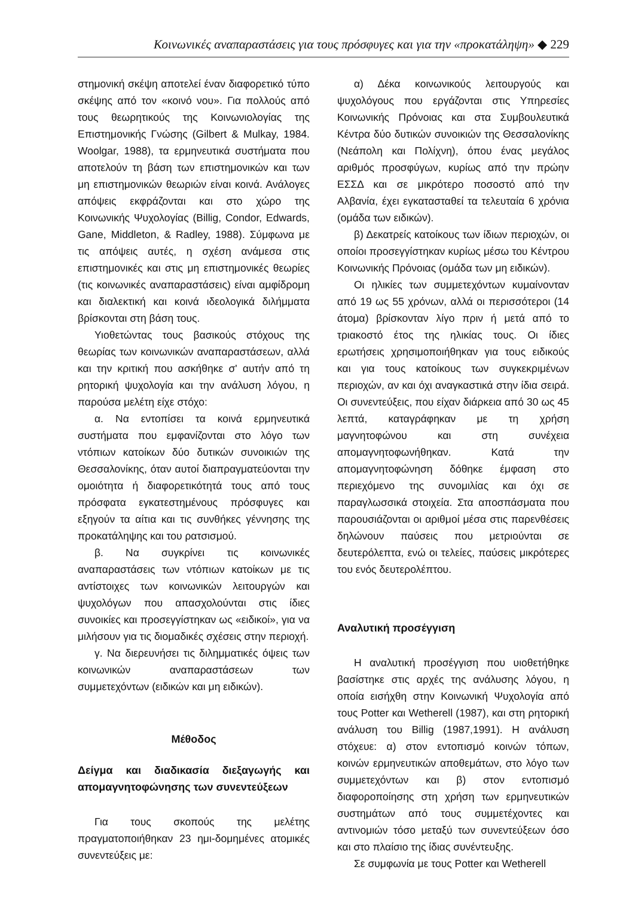Κοινωνικές αναπαραστάσεις για τους πρόσφυγες και για την «προκατάληψη» ◆ 229
στημονική σκέψη αποτελεί έναν διαφορετικό τύπο σκέψης από τον «κοινό νου». Για πολλούς από τους θεωρητικούς της Κοινωνιολογίας της Επιστημονικής Γνώσης (Gilbert & Mulkay, 1984. Woolgar, 1988), τα ερμηνευτικά συστήματα που αποτελούν τη βάση των επιστημονικών και των μη επιστημονικών θεωριών είναι κοινά. Ανάλογες απόψεις εκφράζονται και στο χώρο της Κοινωνικής Ψυχολογίας (Billig, Condor, Edwards, Gane, Middleton, & Radley, 1988). Σύμφωνα με τις απόψεις αυτές, η σχέση ανάμεσα στις επιστημονικές και στις μη επιστημονικές θεωρίες (τις κοινωνικές αναπαραστάσεις) είναι αμφίδρομη και διαλεκτική και κοινά ιδεολογικά διλήμματα βρίσκονται στη βάση τους.
Υιοθετώντας τους βασικούς στόχους της θεωρίας των κοινωνικών αναπαραστάσεων, αλλά και την κριτική που ασκήθηκε σ' αυτήν από τη ρητορική ψυχολογία και την ανάλυση λόγου, η παρούσα μελέτη είχε στόχο:
α. Να εντοπίσει τα κοινά ερμηνευτικά συστήματα που εμφανίζονται στο λόγο των ντόπιων κατοίκων δύο δυτικών συνοικιών της Θεσσαλονίκης, όταν αυτοί διαπραγματεύονται την ομοιότητα ή διαφορετικότητά τους από τους πρόσφατα εγκατεστημένους πρόσφυγες και εξηγούν τα αίτια και τις συνθήκες γέννησης της προκατάληψης και του ρατσισμού.
β. Να συγκρίνει τις κοινωνικές αναπαραστάσεις των ντόπιων κατοίκων με τις αντίστοιχες των κοινωνικών λειτουργών και ψυχολόγων που απασχολούνται στις ίδιες συνοικίες και προσεγγίστηκαν ως «ειδικοί», για να μιλήσουν για τις διομαδικές σχέσεις στην περιοχή.
γ. Να διερευνήσει τις διλημματικές όψεις των κοινωνικών αναπαραστάσεων των συμμετεχόντων (ειδικών και μη ειδικών).
Μέθοδος
Δείγμα και διαδικασία διεξαγωγής και απομαγνητοφώνησης των συνεντεύξεων
Για τους σκοπούς της μελέτης πραγματοποιήθηκαν 23 ημι-δομημένες ατομικές συνεντεύξεις με:
α) Δέκα κοινωνικούς λειτουργούς και ψυχολόγους που εργάζονται στις Υπηρεσίες Κοινωνικής Πρόνοιας και στα Συμβουλευτικά Κέντρα δύο δυτικών συνοικιών της Θεσσαλονίκης (Νεάπολη και Πολίχνη), όπου ένας μεγάλος αριθμός προσφύγων, κυρίως από την πρώην ΕΣΣΔ και σε μικρότερο ποσοστό από την Αλβανία, έχει εγκατασταθεί τα τελευταία 6 χρόνια (ομάδα των ειδικών).
β) Δεκατρείς κατοίκους των ίδιων περιοχών, οι οποίοι προσεγγίστηκαν κυρίως μέσω του Κέντρου Κοινωνικής Πρόνοιας (ομάδα των μη ειδικών).
Οι ηλικίες των συμμετεχόντων κυμαίνονταν από 19 ως 55 χρόνων, αλλά οι περισσότεροι (14 άτομα) βρίσκονταν λίγο πριν ή μετά από το τριακοστό έτος της ηλικίας τους. Οι ίδιες ερωτήσεις χρησιμοποιήθηκαν για τους ειδικούς και για τους κατοίκους των συγκεκριμένων περιοχών, αν και όχι αναγκαστικά στην ίδια σειρά. Οι συνεντεύξεις, που είχαν διάρκεια από 30 ως 45 λεπτά, καταγράφηκαν με τη χρήση μαγνητοφώνου και στη συνέχεια απομαγνητοφωνήθηκαν. Κατά την απομαγνητοφώνηση δόθηκε έμφαση στο περιεχόμενο της συνομιλίας και όχι σε παραγλωσσικά στοιχεία. Στα αποσπάσματα που παρουσιάζονται οι αριθμοί μέσα στις παρενθέσεις δηλώνουν παύσεις που μετριούνται σε δευτερόλεπτα, ενώ οι τελείες, παύσεις μικρότερες του ενός δευτερολέπτου.
Αναλυτική προσέγγιση
Η αναλυτική προσέγγιση που υιοθετήθηκε βασίστηκε στις αρχές της ανάλυσης λόγου, η οποία εισήχθη στην Κοινωνική Ψυχολογία από τους Potter και Wetherell (1987), και στη ρητορική ανάλυση του Billig (1987,1991). Η ανάλυση στόχευε: α) στον εντοπισμό κοινών τόπων, κοινών ερμηνευτικών αποθεμάτων, στο λόγο των συμμετεχόντων και β) στον εντοπισμό διαφοροποίησης στη χρήση των ερμηνευτικών συστημάτων από τους συμμετέχοντες και αντινομιών τόσο μεταξύ των συνεντεύξεων όσο και στο πλαίσιο της ίδιας συνέντευξης.
Σε συμφωνία με τους Potter και Wetherell